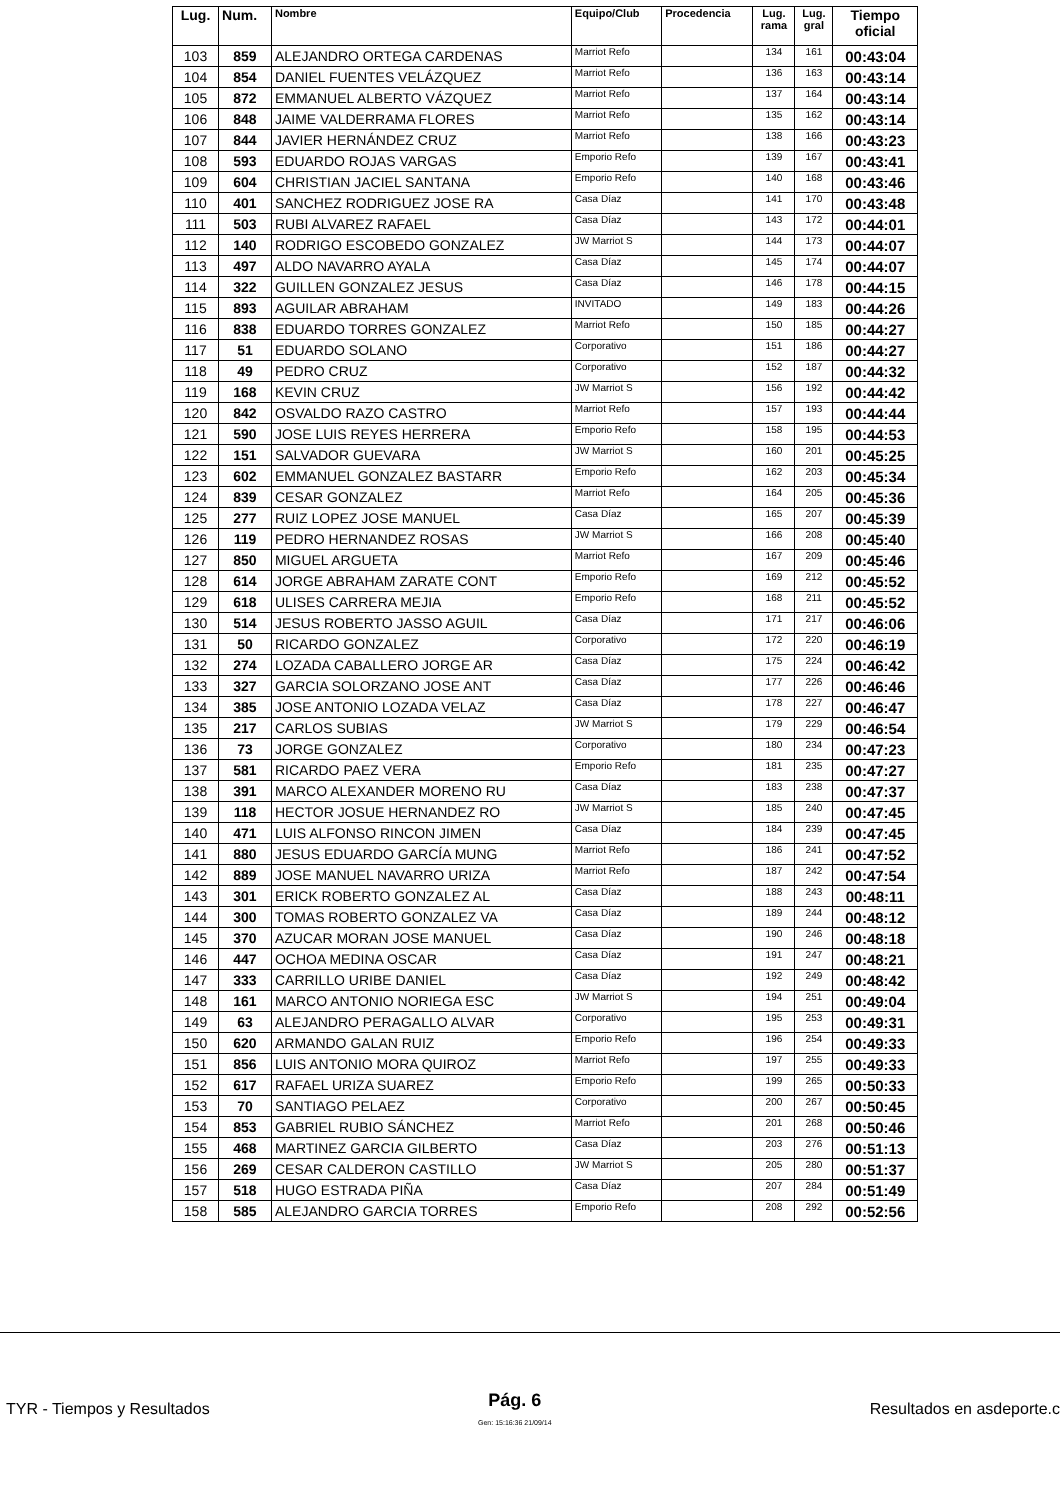| Lug. | Num. | Nombre | Equipo/Club | Procedencia | Lug. rama | Lug. gral | Tiempo oficial |
| --- | --- | --- | --- | --- | --- | --- | --- |
| 103 | 859 | ALEJANDRO ORTEGA CARDENAS | Marriot Refo | | 134 | 161 | 00:43:04 |
| 104 | 854 | DANIEL FUENTES VELÁZQUEZ | Marriot Refo | | 136 | 163 | 00:43:14 |
| 105 | 872 | EMMANUEL ALBERTO VÁZQUEZ | Marriot Refo | | 137 | 164 | 00:43:14 |
| 106 | 848 | JAIME VALDERRAMA FLORES | Marriot Refo | | 135 | 162 | 00:43:14 |
| 107 | 844 | JAVIER HERNÁNDEZ CRUZ | Marriot Refo | | 138 | 166 | 00:43:23 |
| 108 | 593 | EDUARDO ROJAS VARGAS | Emporio Refo | | 139 | 167 | 00:43:41 |
| 109 | 604 | CHRISTIAN JACIEL SANTANA | Emporio Refo | | 140 | 168 | 00:43:46 |
| 110 | 401 | SANCHEZ RODRIGUEZ JOSE RA | Casa Díaz | | 141 | 170 | 00:43:48 |
| 111 | 503 | RUBI ALVAREZ RAFAEL | Casa Díaz | | 143 | 172 | 00:44:01 |
| 112 | 140 | RODRIGO ESCOBEDO GONZALEZ | JW Marriot S | | 144 | 173 | 00:44:07 |
| 113 | 497 | ALDO NAVARRO AYALA | Casa Díaz | | 145 | 174 | 00:44:07 |
| 114 | 322 | GUILLEN GONZALEZ JESUS | Casa Díaz | | 146 | 178 | 00:44:15 |
| 115 | 893 | AGUILAR ABRAHAM | INVITADO | | 149 | 183 | 00:44:26 |
| 116 | 838 | EDUARDO TORRES GONZALEZ | Marriot Refo | | 150 | 185 | 00:44:27 |
| 117 | 51 | EDUARDO SOLANO | Corporativo | | 151 | 186 | 00:44:27 |
| 118 | 49 | PEDRO CRUZ | Corporativo | | 152 | 187 | 00:44:32 |
| 119 | 168 | KEVIN CRUZ | JW Marriot S | | 156 | 192 | 00:44:42 |
| 120 | 842 | OSVALDO RAZO CASTRO | Marriot Refo | | 157 | 193 | 00:44:44 |
| 121 | 590 | JOSE LUIS REYES HERRERA | Emporio Refo | | 158 | 195 | 00:44:53 |
| 122 | 151 | SALVADOR GUEVARA | JW Marriot S | | 160 | 201 | 00:45:25 |
| 123 | 602 | EMMANUEL GONZALEZ BASTARR | Emporio Refo | | 162 | 203 | 00:45:34 |
| 124 | 839 | CESAR GONZALEZ | Marriot Refo | | 164 | 205 | 00:45:36 |
| 125 | 277 | RUIZ LOPEZ JOSE MANUEL | Casa Díaz | | 165 | 207 | 00:45:39 |
| 126 | 119 | PEDRO HERNANDEZ ROSAS | JW Marriot S | | 166 | 208 | 00:45:40 |
| 127 | 850 | MIGUEL ARGUETA | Marriot Refo | | 167 | 209 | 00:45:46 |
| 128 | 614 | JORGE ABRAHAM ZARATE CONT | Emporio Refo | | 169 | 212 | 00:45:52 |
| 129 | 618 | ULISES CARRERA MEJIA | Emporio Refo | | 168 | 211 | 00:45:52 |
| 130 | 514 | JESUS ROBERTO JASSO AGUIL | Casa Díaz | | 171 | 217 | 00:46:06 |
| 131 | 50 | RICARDO GONZALEZ | Corporativo | | 172 | 220 | 00:46:19 |
| 132 | 274 | LOZADA CABALLERO JORGE AR | Casa Díaz | | 175 | 224 | 00:46:42 |
| 133 | 327 | GARCIA SOLORZANO JOSE ANT | Casa Díaz | | 177 | 226 | 00:46:46 |
| 134 | 385 | JOSE ANTONIO LOZADA VELAZ | Casa Díaz | | 178 | 227 | 00:46:47 |
| 135 | 217 | CARLOS SUBIAS | JW Marriot S | | 179 | 229 | 00:46:54 |
| 136 | 73 | JORGE GONZALEZ | Corporativo | | 180 | 234 | 00:47:23 |
| 137 | 581 | RICARDO PAEZ VERA | Emporio Refo | | 181 | 235 | 00:47:27 |
| 138 | 391 | MARCO ALEXANDER MORENO RU | Casa Díaz | | 183 | 238 | 00:47:37 |
| 139 | 118 | HECTOR JOSUE HERNANDEZ RO | JW Marriot S | | 185 | 240 | 00:47:45 |
| 140 | 471 | LUIS ALFONSO RINCON JIMEN | Casa Díaz | | 184 | 239 | 00:47:45 |
| 141 | 880 | JESUS EDUARDO GARCÍA MUNG | Marriot Refo | | 186 | 241 | 00:47:52 |
| 142 | 889 | JOSE MANUEL NAVARRO URIZA | Marriot Refo | | 187 | 242 | 00:47:54 |
| 143 | 301 | ERICK ROBERTO GONZALEZ AL | Casa Díaz | | 188 | 243 | 00:48:11 |
| 144 | 300 | TOMAS ROBERTO GONZALEZ VA | Casa Díaz | | 189 | 244 | 00:48:12 |
| 145 | 370 | AZUCAR MORAN JOSE MANUEL | Casa Díaz | | 190 | 246 | 00:48:18 |
| 146 | 447 | OCHOA MEDINA OSCAR | Casa Díaz | | 191 | 247 | 00:48:21 |
| 147 | 333 | CARRILLO URIBE DANIEL | Casa Díaz | | 192 | 249 | 00:48:42 |
| 148 | 161 | MARCO ANTONIO NORIEGA ESC | JW Marriot S | | 194 | 251 | 00:49:04 |
| 149 | 63 | ALEJANDRO PERAGALLO ALVAR | Corporativo | | 195 | 253 | 00:49:31 |
| 150 | 620 | ARMANDO GALAN RUIZ | Emporio Refo | | 196 | 254 | 00:49:33 |
| 151 | 856 | LUIS ANTONIO MORA QUIROZ | Marriot Refo | | 197 | 255 | 00:49:33 |
| 152 | 617 | RAFAEL URIZA SUAREZ | Emporio Refo | | 199 | 265 | 00:50:33 |
| 153 | 70 | SANTIAGO PELAEZ | Corporativo | | 200 | 267 | 00:50:45 |
| 154 | 853 | GABRIEL RUBIO SÁNCHEZ | Marriot Refo | | 201 | 268 | 00:50:46 |
| 155 | 468 | MARTINEZ GARCIA GILBERTO | Casa Díaz | | 203 | 276 | 00:51:13 |
| 156 | 269 | CESAR CALDERON CASTILLO | JW Marriot S | | 205 | 280 | 00:51:37 |
| 157 | 518 | HUGO ESTRADA PIÑA | Casa Díaz | | 207 | 284 | 00:51:49 |
| 158 | 585 | ALEJANDRO GARCIA TORRES | Emporio Refo | | 208 | 292 | 00:52:56 |
TYR - Tiempos y Resultados
Pág. 6
Gen: 15:16:36 21/09/14
Resultados en asdeporte.c